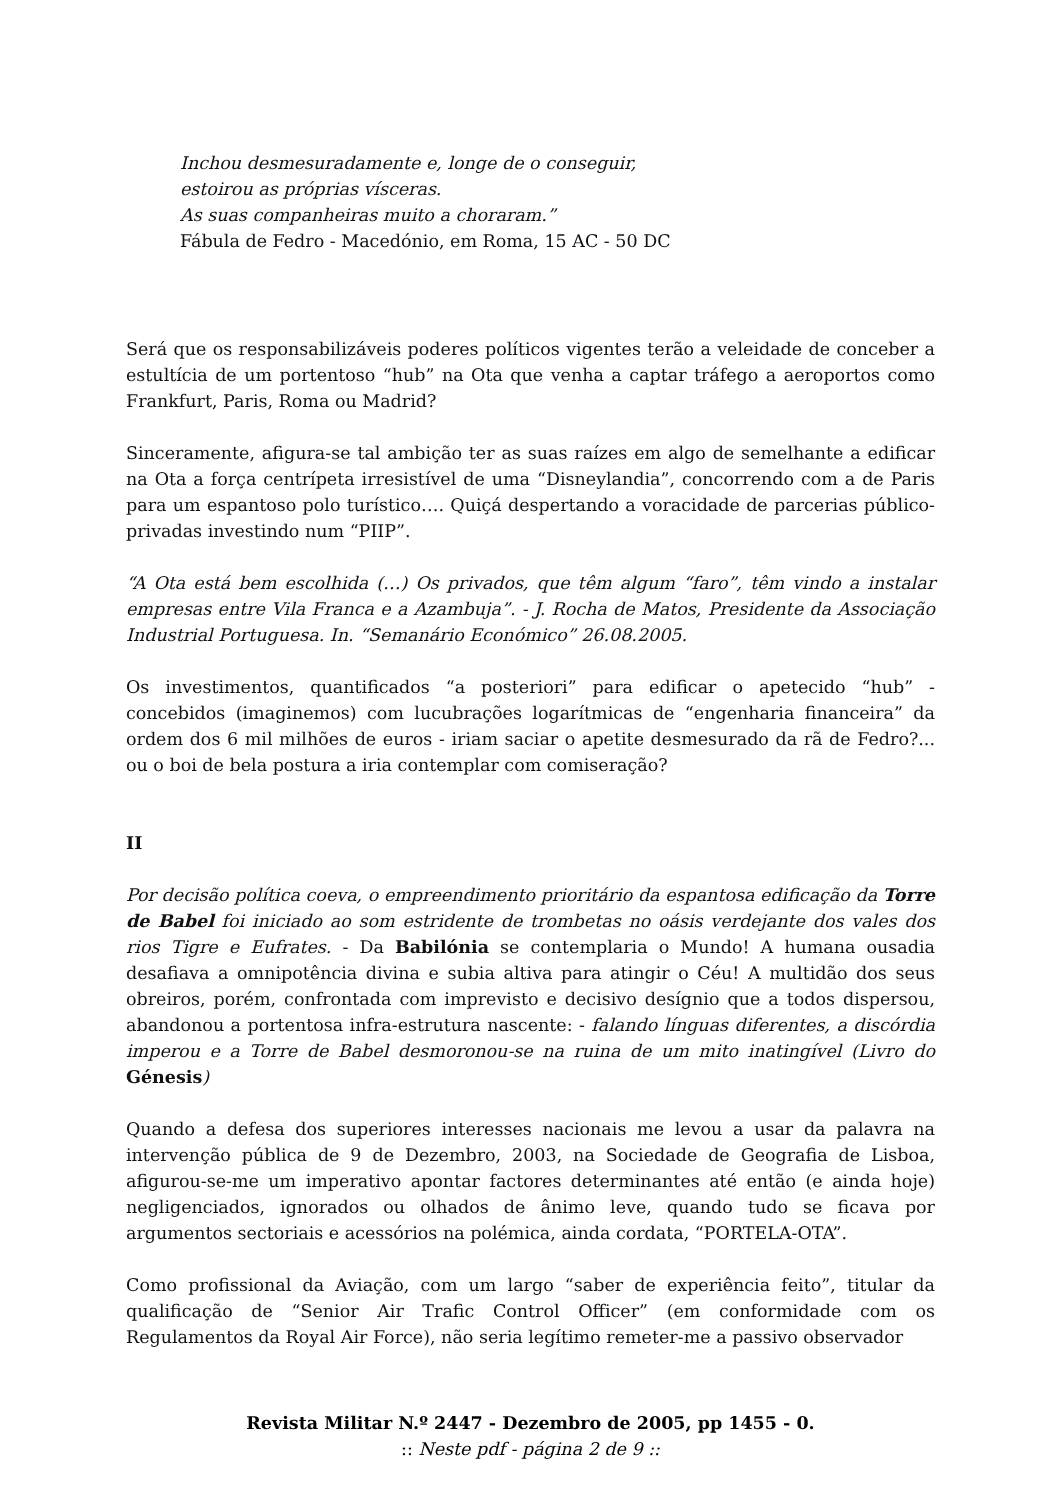Inchou desmesuradamente e, longe de o conseguir,
estoirou as próprias vísceras.
As suas companheiras muito a choraram.”
Fábula de Fedro - Macedónio, em Roma, 15 AC - 50 DC
Será que os responsabilizáveis poderes políticos vigentes terão a veleidade de conceber a estultícia de um portentoso “hub” na Ota que venha a captar tráfego a aeroportos como Frankfurt, Paris, Roma ou Madrid?
Sinceramente, afigura-se tal ambição ter as suas raízes em algo de semelhante a edificar na Ota a força centrípeta irresistível de uma “Disneylandia”, concorrendo com a de Paris para um espantoso polo turístico…. Quiçá despertando a voracidade de parcerias público-privadas investindo num “PIIP”.
“A Ota está bem escolhida (…) Os privados, que têm algum “faro”, têm vindo a instalar empresas entre Vila Franca e a Azambuja”. - J. Rocha de Matos, Presidente da Associação Industrial Portuguesa. In. “Semanário Económico” 26.08.2005.
Os investimentos, quantificados “a posteriori” para edificar o apetecido “hub” - concebidos (imaginemos) com lucubrações logarítmicas de “engenharia financeira” da ordem dos 6 mil milhões de euros - iriam saciar o apetite desmesurado da rã de Fedro?... ou o boi de bela postura a iria contemplar com comiseração?
II
Por decisão política coeva, o empreendimento prioritário da espantosa edificação da Torre de Babel foi iniciado ao som estridente de trombetas no oásis verdejante dos vales dos rios Tigre e Eufrates. - Da Babilónia se contemplaria o Mundo! A humana ousadia desafiava a omnipotência divina e subia altiva para atingir o Céu! A multidão dos seus obreiros, porém, confrontada com imprevisto e decisivo desígnio que a todos dispersou, abandonou a portentosa infra-estrutura nascente: - falando línguas diferentes, a discórdia imperou e a Torre de Babel desmoronou-se na ruina de um mito inatingível (Livro do Génesis)
Quando a defesa dos superiores interesses nacionais me levou a usar da palavra na intervenção pública de 9 de Dezembro, 2003, na Sociedade de Geografia de Lisboa, afigurou-se-me um imperativo apontar factores determinantes até então (e ainda hoje) negligenciados, ignorados ou olhados de ânimo leve, quando tudo se ficava por argumentos sectoriais e acessórios na polémica, ainda cordata, “PORTELA-OTA”.
Como profissional da Aviação, com um largo “saber de experiência feito”, titular da qualificação de “Senior Air Trafic Control Officer” (em conformidade com os Regulamentos da Royal Air Force), não seria legítimo remeter-me a passivo observador
Revista Militar N.º 2447 - Dezembro de 2005, pp 1455 - 0.
:: Neste pdf - página 2 de 9 ::